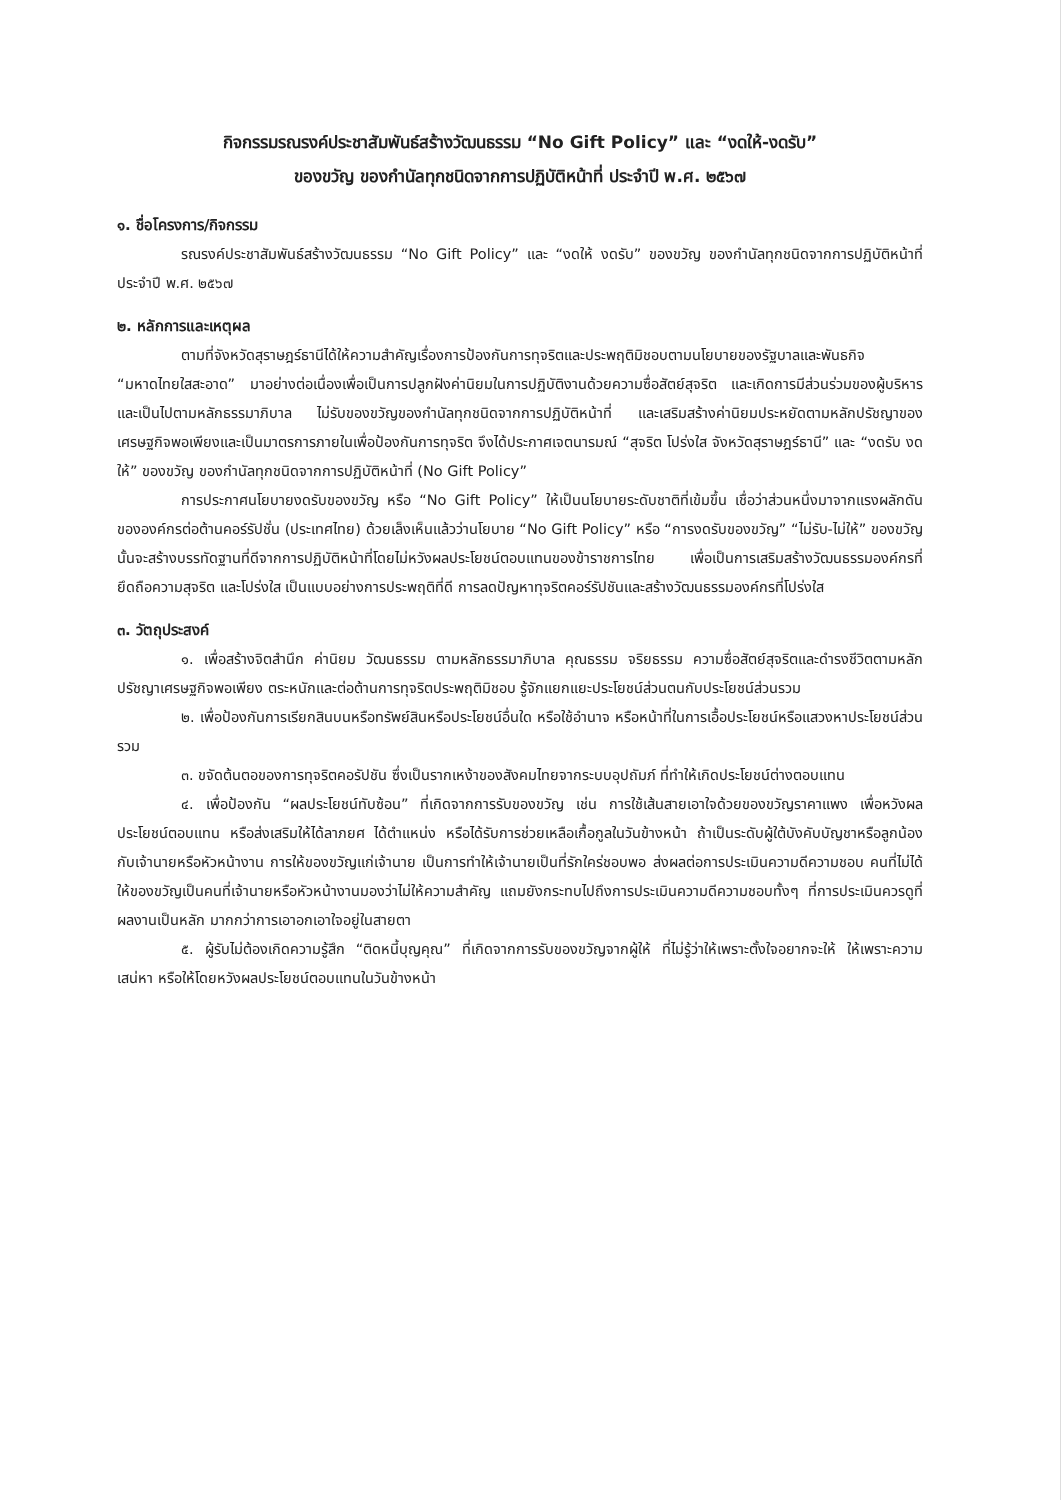กิจกรรมรณรงค์ประชาสัมพันธ์สร้างวัฒนธรรม “No Gift Policy” และ “งดให้-งดรับ”
ของขวัญ ของกำนัลทุกชนิดจากการปฏิบัติหน้าที่ ประจำปี พ.ศ. ๒๕๖๗
๑. ชื่อโครงการ/กิจกรรม
รณรงค์ประชาสัมพันธ์สร้างวัฒนธรรม “No Gift Policy” และ “งดให้ งดรับ” ของขวัญ ของกำนัลทุกชนิดจากการปฏิบัติหน้าที่ ประจำปี พ.ศ. ๒๕๖๗
๒. หลักการและเหตุผล
ตามที่จังหวัดสุราษฎร์ธานีได้ให้ความสำคัญเรื่องการป้องกันการทุจริตและประพฤติมิชอบตามนโยบายของรัฐบาลและพันธกิจ “มหาดไทยใสสะอาด” มาอย่างต่อเนื่องเพื่อเป็นการปลูกฝังค่านิยมในการปฏิบัติงานด้วยความซื่อสัตย์สุจริต และเกิดการมีส่วนร่วมของผู้บริหารและเป็นไปตามหลักธรรมาภิบาล ไม่รับของขวัญของกำนัลทุกชนิดจากการปฏิบัติหน้าที่ และเสริมสร้างค่านิยมประหยัดตามหลักปรัชญาของเศรษฐกิจพอเพียงและเป็นมาตรการภายในเพื่อป้องกันการทุจริต จึงได้ประกาศเจตนารมณ์ “สุจริต โปร่งใส จังหวัดสุราษฎร์ธานี” และ “งดรับ งดให้” ของขวัญ ของกำนัลทุกชนิดจากการปฏิบัติหน้าที่ (No Gift Policy”
การประกาศนโยบายงดรับของขวัญ หรือ “No Gift Policy” ให้เป็นนโยบายระดับชาติที่เข้มขึ้น เชื่อว่าส่วนหนึ่งมาจากแรงผลักดันขององค์กรต่อต้านคอร์รัปชั่น (ประเทศไทย) ด้วยเล็งเห็นแล้วว่านโยบาย “No Gift Policy” หรือ “การงดรับของขวัญ” “ไม่รับ-ไม่ให้” ของขวัญนั้นจะสร้างบรรทัดฐานที่ดีจากการปฏิบัติหน้าที่โดยไม่หวังผลประโยชน์ตอบแทนของข้าราชการไทย เพื่อเป็นการเสริมสร้างวัฒนธรรมองค์กรที่ยึดถือความสุจริต และโปร่งใส เป็นแบบอย่างการประพฤติที่ดี การลดปัญหาทุจริตคอร์รัปชันและสร้างวัฒนธรรมองค์กรที่โปร่งใส
๓. วัตถุประสงค์
๑. เพื่อสร้างจิตสำนึก ค่านิยม วัฒนธรรม ตามหลักธรรมาภิบาล คุณธรรม จริยธรรม ความซื่อสัตย์สุจริตและดำรงชีวิตตามหลักปรัชญาเศรษฐกิจพอเพียง ตระหนักและต่อต้านการทุจริตประพฤติมิชอบ รู้จักแยกแยะประโยชน์ส่วนตนกับประโยชน์ส่วนรวม
๒. เพื่อป้องกันการเรียกสินบนหรือทรัพย์สินหรือประโยชน์อื่นใด หรือใช้อำนาจ หรือหน้าที่ในการเอื้อประโยชน์หรือแสวงหาประโยชน์ส่วนรวม
๓. ขจัดต้นตอของการทุจริตคอรัปชัน ซึ่งเป็นรากเหง้าของสังคมไทยจากระบบอุปถัมภ์ ที่ทำให้เกิดประโยชน์ต่างตอบแทน
๔. เพื่อป้องกัน “ผลประโยชน์ทับซ้อน” ที่เกิดจากการรับของขวัญ เช่น การใช้เส้นสายเอาใจด้วยของขวัญราคาแพง เพื่อหวังผลประโยชน์ตอบแทน หรือส่งเสริมให้ได้ลาภยศ ได้ตำแหน่ง หรือได้รับการช่วยเหลือเกื้อกูลในวันข้างหน้า ถ้าเป็นระดับผู้ใต้บังคับบัญชาหรือลูกน้อง กับเจ้านายหรือหัวหน้างาน การให้ของขวัญแก่เจ้านาย เป็นการทำให้เจ้านายเป็นที่รักใคร่ชอบพอ ส่งผลต่อการประเมินความดีความชอบ คนที่ไม่ได้ให้ของขวัญเป็นคนที่เจ้านายหรือหัวหน้างานมองว่าไม่ให้ความสำคัญ แถมยังกระทบไปถึงการประเมินความดีความชอบทั้งๆ ที่การประเมินควรดูที่ผลงานเป็นหลัก มากกว่าการเอาอกเอาใจอยู่ในสายตา
๕. ผู้รับไม่ต้องเกิดความรู้สึก “ติดหนี้บุญคุณ” ที่เกิดจากการรับของขวัญจากผู้ให้ ที่ไม่รู้ว่าให้เพราะตั้งใจอยากจะให้ ให้เพราะความเสน่หา หรือให้โดยหวังผลประโยชน์ตอบแทนในวันข้างหน้า